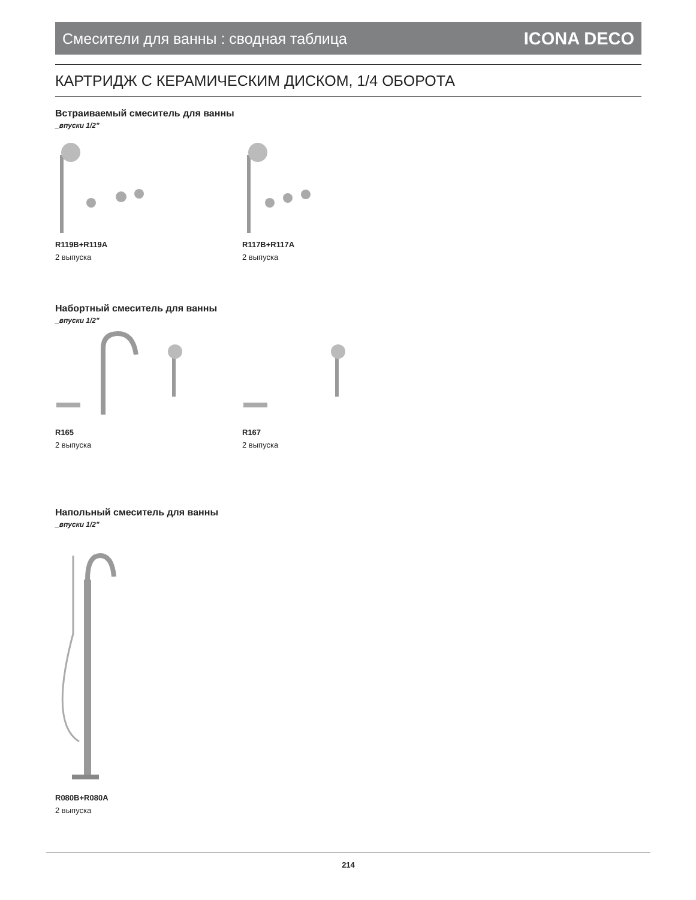Смесители для ванны : сводная таблица ICONA DECO
КАРТРИДЖ С КЕРАМИЧЕСКИМ ДИСКОМ, 1/4 ОБОРОТА
Встраиваемый смеситель для ванны
_впуски 1/2"
R119B+R119A
2 выпуска
R117B+R117A
2 выпуска
Набортный смеситель для ванны
_впуски 1/2"
R165
2 выпуска
R167
2 выпуска
Напольный смеситель для ванны
_впуски 1/2"
R080B+R080A
2 выпуска
214